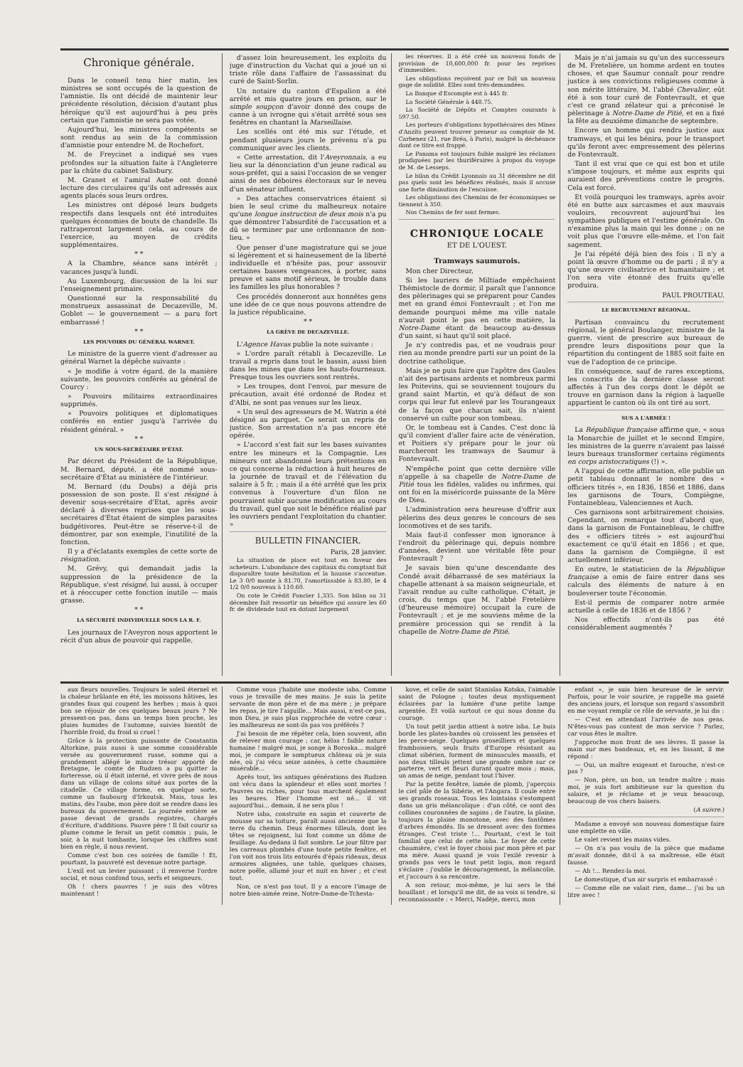Chronique générale.
Dans le conseil tenu hier matin, les ministres se sont occupés de la question de l'amnistie. Ils ont décidé de maintenir leur précédente résolution, décision d'autant plus héroïque qu'il est aujourd'hui à peu près certain que l'amnistie ne sera pas votée.
Aujourd'hui, les ministres compétents se sont rendus au sein de la commission d'amnistie pour entendre M. de Rochefort.
M. de Freycinet a indiqué ses vues profondes sur la situation faite à l'Angleterre par la chûte du cabinet Salisbury.
M. Granet et l'amiral Aube ont donné lecture des circulaires qu'ils ont adressés aux agents placés sous leurs ordres.
Les ministres ont déposé leurs budgets respectifs dans lesquels ont été introduites quelques économies de bouts de chandelle. Ils rattraperont largement cela, au cours de l'exercice, au moyen de crédits supplémentaires.
* *
A la Chambre, séance sans intérêt ; vacances jusqu'à lundi.
Au Luxembourg, discussion de la loi sur l'enseignement primaire.
Questionné sur la responsabilité du monstrueux assassinat de Decazeville, M. Goblet — le gouvernement — a paru fort embarrassé !
* *
LES POUVOIRS DU GÉNÉRAL WARNET.
Le ministre de la guerre vient d'adresser au général Warnet la dépêche suivante :
« Je modifie à votre égard, de la manière suivante, les pouvoirs conférés au général de Courcy :
» Pouvoirs militaires extraordinaires supprimés.
» Pouvoirs politiques et diplomatiques conférés en entier jusqu'à l'arrivée du résident général. »
* *
UN SOUS-SECRÉTAIRE D'ÉTAT.
Par décret du Président de la République, M. Bernard, député, a été nommé sous-secrétaire d'État au ministère de l'intérieur.
M. Bernard (du Doubs) a déjà pris possession de son poste. Il s'est résigné à devenir sous-secrétaire d'Etat, après avoir déclaré à diverses reprises que les sous-secrétaires d'État étaient de simples parasites budgétivores. Peut-être se réserve-t-il de démontrer, par son exemple, l'inutilité de la fonction.
Il y a d'éclatants exemples de cette sorte de résignation.
M. Grévy, qui demandait jadis la suppression de la présidence de la République, s'est résigné, lui aussi, à occuper et à réoccuper cette fonction inutile — mais grasse.
* *
LA SÉCURITÉ INDIVIDUELLE SOUS LA R. F.
Les journaux de l'Aveyron nous apportent le récit d'un abus de pouvoir qui rappelle,
d'assez loin heureusement, les exploits du juge d'instruction du Vachat qui a joué un si triste rôle dans l'affaire de l'assassinat du curé de Saint-Sorlin.
Un notaire du canton d'Espalion a été arrêté et mis quatre jours en prison, sur le simple soupçon d'avoir donné des coups de canne à un ivrogne qui s'était arrêté sous ses fenêtres en chantant la Marseillaise.
Les scellés ont été mis sur l'étude, et pendant plusieurs jours le prévenu n'a pu communiquer avec les clients.
« Cette arrestation, dit l'Aveyronnais, a eu lieu sur la dénonciation d'un jeune radical au sous-préfet, qui a saisi l'occasion de se venger ainsi de ses déboires électoraux sur le neveu d'un sénateur influent.
» Des attaches conservatrices étaient si bien le seul crime du malheureux notaire qu'une longue instruction de deux mois n'a pu que démontrer l'absurdité de l'accusation et a dû se terminer par une ordonnance de non-lieu. »
Que penser d'une magistrature qui se joue si légèrement et si haineusement de la liberté individuelle et n'hésite pas, pour assouvir certaines basses vengeances, à porter, sans preuve et sans motif sérieux, le trouble dans les familles les plus honorables ?
Ces procédés donneront aux honnêtes gens une idée de ce que nous pouvons attendre de la justice républicaine.
* *
LA GRÈVE DE DECAZEVILLE.
L'Agence Havas publie la note suivante :
« L'ordre paraît rétabli à Decazeville. Le travail a repris dans tout le bassin, aussi bien dans les mines que dans les hauts-fourneaux. Presque tous les ouvriers sont rentrés.
» Les troupes, dont l'envoi, par mesure de précaution, avait été ordonné de Rodez et d'Albi, ne sont pas venues sur les lieux.
» Un seul des agresseurs de M. Watrin a été désigné au parquet. Ce serait un repris de justice. Son arrestation n'a pas encore été opérée.
» L'accord s'est fait sur les bases suivantes entre les mineurs et la Compagnie. Les mineurs ont abandonné leurs prétentions en ce qui concerne la réduction à huit heures de la journée de travail et de l'élévation du salaire à 5 fr. ; mais il a été arrêté que les prix convenus à l'ouverture d'un filon ne pourraient subir aucune modification au cours du travail, quel que soit le bénéfice réalisé par les ouvriers pendant l'exploitation du chantier. »
BULLETIN FINANCIER.
Paris, 28 janvier.
La situation de place est tout en faveur des acheteurs. L'abondance des capitaux du comptant fait disparaître toute hésitation et la hausse s'accentue. Le 3 0/0 monte à 81.70, l'amortissable à 83.80, le 4 1/2 0/0 nouveau à 110.60.
On cote le Crédit Foncier 1,335. Son bilan au 31 décembre fait ressortir un bénéfice qui assure les 60 fr. de dividende tout en dotant largement
les réserves. Il a été créé un nouveau fonds de provision de 10,600,000 fr. pour les reprises d'immeubles.
Les obligations reçoivent par ce fait un nouveau gage de solidité. Elles sont très-demandées.
La Banque d'Escompte est à 445 fr.
La Société Générale à 448.75.
La Société de Dépôts et Comptes courants à 597.50.
Les porteurs d'obligations hypothécaires des Mines d'Anzits peuvent trouver preneur au comptoir de M. Carbenez (21, rue Bréa, à Paris), malgré la déchéance dont ce titre est frappé.
Le Panama est toujours faible malgré les réclames prodiguées par les thuriféraires à propos du voyage de M. de Lesseps.
Le bilan du Crédit Lyonnais au 31 décembre ne dit pas quels sont les bénéfices réalisés, mais il accuse une forte diminution de l'encaisse.
Les obligations des Chemins de fer économiques se tiennent à 350.
Nos Chemins de fer sont fermes.
CHRONIQUE LOCALE
ET DE L'OUEST.
Tramways saumurois.
Mon cher Directeur,
Si les lauriers de Miltiade empêchaient Thémistocle de dormir, il paraît que l'annonce des pèlerinages qui se préparent pour Candes met en grand émoi Fontevrault ; et l'on me demande pourquoi même ma ville natale n'aurait point le pas en cette matière, la Notre-Dame étant de beaucoup au-dessus d'un saint, si haut qu'il soit placé.
Je n'y contredis pas, et ne voudrais pour rien au monde prendre parti sur un point de la doctrine catholique.
Mais je ne puis faire que l'apôtre des Gaules n'ait des partisans ardents et nombreux parmi les Poitevins, qui se souviennent toujours du grand saint Martin, et qu'à défaut de son corps qui leur fut enlevé par les Tourangeaux de la façon que chacun sait, ils n'aient conservé un culte pour son tombeau.
Or, le tombeau est à Candes. C'est donc là qu'il convient d'aller faire acte de vénération, et Poitiers s'y prépare pour le jour où marcheront les tramways de Saumur à Fontevrault.
N'empêche point que cette dernière ville n'appelle à sa chapelle de Notre-Dame de Pitié tous les fidèles, valides ou infirmes, qui ont foi en la miséricorde puissante de la Mère de Dieu.
L'administration sera heureuse d'offrir aux pèlerins des deux genres le concours de ses locomotives et de ses tarifs.
Mais faut-il confesser mon ignorance à l'endroit du pèlerinage qui, depuis nombre d'années, devient une véritable fête pour Fontevrault ?
Je savais bien qu'une descendante des Condé avait débarrassé de ses matériaux la chapelle attenant à sa maison seigneuriale, et l'avait rendue au culte catholique. C'était, je crois, du temps que M. l'abbé Fretelière (d'heureuse mémoire) occupait la cure de Fontevrault ; et je me souviens même de la première procession qui se rendit à la chapelle de Notre-Dame de Pitié.
Mais je n'ai jamais su qu'un des successeurs de M. Fretelière, un homme ardent en toutes choses, et que Saumur connaît pour rendre justice à ses convictions religieuses comme à son mérite littéraire, M. l'abbé Chevalier, eût été à son tour curé de Fontevrault, et que c'est ce grand zélateur qui a préconisé le pèlerinage à Notre-Dame de Pitié, et en a fixé la fête au deuxième dimanche de septembre.
Encore un homme qui rendra justice aux tramways, et qui les bénira, pour le transport qu'ils feront avec empressement des pèlerins de Fontevrault.
Tant il est vrai que ce qui est bon et utile s'impose toujours, et même aux esprits qui auraient des préventions contre le progrès. Cela est forcé.
Et voilà pourquoi les tramways, après avoir été en butte aux sarcasmes et aux mauvais vouloirs, recouvrent aujourd'hui les sympathies publiques et l'estime générale. On n'examine plus la main qui les donne ; on ne voit plus que l'œuvre elle-même, et l'on fait sagement.
Je l'ai répété déjà bien des fois : Il n'y a point là œuvre d'homme ou de parti ; il n'y a qu'une œuvre civilisatrice et humanitaire ; et l'on sera vite étonné des fruits qu'elle produira.
PAUL PROUTEAU.
LE RECRUTEMENT RÉGIONAL.
Partisan convaincu du recrutement régional, le général Boulanger, ministre de la guerre, vient de prescrire aux bureaux de prendre leurs dispositions pour que la répartition du contingent de 1885 soit faite en vue de l'adoption de ce principe.
En conséquence, sauf de rares exceptions, les conscrits de la dernière classe seront affectés à l'un des corps dont le dépôt se trouve en garnison dans la région à laquelle appartient le canton où ils ont tiré au sort.
SUS A L'ARMÉE !
La République française affirme que, « sous la Monarchie de juillet et le second Empire, les ministres de la guerre n'avaient pas laissé leurs bureaux transformer certains régiments en corps aristocratiques (!) ».
A l'appui de cette affirmation, elle publie un petit tableau donnant le nombre des « officiers titrés », en 1836, 1856 et 1886, dans les garnisons de Tours, Compiègne, Fontainebleau, Valenciennes et Auch.
Ces garnisons sont arbitrairement choisies. Cependant, on remarque tout d'abord que, dans la garnison de Fontainebleau, le chiffre des « officiers titrés » est aujourd'hui exactement ce qu'il était en 1856 ; et que, dans la garnison de Compiègne, il est actuellement inférieur.
En outre, le statisticien de la République française a omis de faire entrer dans ses calculs des éléments de nature à en bouleverser toute l'économie.
Est-il permis de comparer notre armée actuelle à celle de 1836 et de 1856 ?
Nos effectifs n'ont-ils pas été considérablement augmentés ?
aux fleurs nouvelles. Toujours le soleil éternel et la chaleur brûlante en été, les moissons hâtives, les grandes faux qui coupent les herbes ; mais à quoi bon se réjouir de ces quelques beaux jours ? Ne pressent-on pas, dans un temps bien proche, les pluies humides de l'automne, suivies bientôt de l'horrible froid, du froid si cruel !
Grâce à la protection puissante de Constantin Altorkine, puis aussi à une somme considérable versée au gouvernement russe, somme qui a grandement allégé le mince trésor apporté de Bretagne, le comte de Rudzen a pu quitter la forteresse, où il était interné, et vivre près de nous dans un village de colons situé aux portes de la citadelle. Ce village forme, en quelque sorte, comme un faubourg d'Irkoutsk. Mais, tous les matins, dès l'aube, mon père doit se rendre dans les bureaux du gouvernement. La journée entière se passe devant de grands registres, chargés d'écriture, d'additions. Pauvre père ! Il fait courir sa plume comme le ferait un petit commis ; puis, le soir, à la nuit tombante, lorsque les chiffres sont bien en règle, il nous revient.
Comme c'est bon ces soirées de famille ! Et, pourtant, la pauvreté est devenue notre partage.
L'exil est un levier puissant ; il renverse l'ordre social, et nous confond tous, serfs et seigneurs.
Oh ! chers pauvres ! je suis des vôtres maintenant !
Comme vous j'habite une modeste isba. Comme vous je travaille de mes mains. Je suis la petite servante de mon père et de ma mère ; je prépare les repas, je tire l'aiguille... Mais aussi, n'est-ce pas, mon Dieu, je suis plus rapprochée de votre cœur : les malheureux ne sont-ils pas vos préférés ?
J'ai besoin de me répéter cela, bien souvent, afin de relever mon courage ; car, hélas ! faible nature humaine ! malgré moi, je songe à Boroska... malgré moi, je compare le somptueux château où je suis née, où j'ai vécu seize années, à cette chaumière misérable...
Après tout, les antiques générations des Rudzen ont vécu dans la splendeur et elles sont mortes ! Pauvres ou riches, pour tous marchent également les heures. Hier l'homme est né... il vit aujourd'hui... demain, il ne sera plus !
Notre isba, construite en sapin et couverte de mousse sur sa toiture, paraît aussi ancienne que la terre du chemin. Deux énormes tilleuls, dont les têtes se rejoignent, lui font comme un dôme de feuillage. Au-dedans il fait sombre. Le jour filtre par les carreaux plombés d'une toute petite fenêtre, et l'on voit nos trois lits entourés d'épais rideaux, deux armoires alignées, une table, quelques chaises, notre poêle, allumé jour et nuit en hiver ; et c'est tout.
Non, ce n'est pas tout. Il y a encore l'image de notre bien-aimée reine, Notre-Dame-de-Tchesta-
kove, et celle de saint Stanislas Kotska, l'aimable saint de Pologne ; toutes deux mystiquement éclairées par la lumière d'une petite lampe argentée. Et voilà surtout ce qui nous donne du courage.
Un tout petit jardin attient à notre isba. Le buis borde les plates-bandes où croissent les pensées et les perce-neige. Quelques groseilliers et quelques framboisiers, seuls fruits d'Europe résistant au climat sibérien, forment de minuscules massifs, et nos deux tilleuls jettent une grande ombre sur ce parterre, vert et fleuri durant quatre mois ; mais, un amas de neige, pendant tout l'hiver.
Par la petite fenêtre, lamée de plomb, j'aperçois le ciel pâle de la Sibérie, et l'Angara. Il coule entre ses grands roseaux. Tous les lointains s'estompent dans un gris mélancolique : d'un côté, ce sont des collines couronnées de sapins ; de l'autre, la plaine, toujours la plaine monotone, avec des fantômes d'arbres émondés. Ils se dressent avec des formes étranges. C'est triste !... Pourtant, c'est le toit familial que celui de cette isba. Le foyer de cette chaumière, c'est le foyer choisi par mon père et par ma mère. Aussi quand je vois l'exilé revenir à grands pas vers le tout petit logis, mon regard s'éclaire : j'oublie le découragement, la mélancolie, et j'accours à sa rencontre.
A son retour, moi-même, je lui sers le thé bouillant ; et lorsqu'il me dit, de sa voix si tendre, si reconnaissante : « Merci, Nadèje, merci, mon
enfant », je suis bien heureuse de le servir. Parfois, pour le voir sourire, je rappelle ma gaieté des anciens jours, et lorsque son regard s'assombrit en me voyant remplir ce rôle de servante, je lui dis :
— C'est en attendant l'arrivée de nos gens. N'êtes-vous pas content de mon service ? Parlez, car vous êtes le maître.
J'approche mon front de ses lèvres. Il passe la main sur mes bandeaux, et, en les lissant, il me répond :
— Oui, un maître exigeant et farouche, n'est-ce pas ?
— Non, père, un bon, un tendre maître ; mais moi, je suis fort ambitieuse sur la question du salaire, et je réclame et je veux beaucoup, beaucoup de vos chers baisers.
(A suivre.)
Madame a envoyé son nouveau domestique faire une emplette en ville.
Le valet revient les mains vides.
— On n'a pas voulu de la pièce que madame m'avait donnée, dit-il à sa maîtresse, elle était fausse.
— Ah !... Rendez-la moi.
Le domestique, d'un air surpris et embarrassé :
— Comme elle ne valait rien, dame... j'ai bu un litre avec !